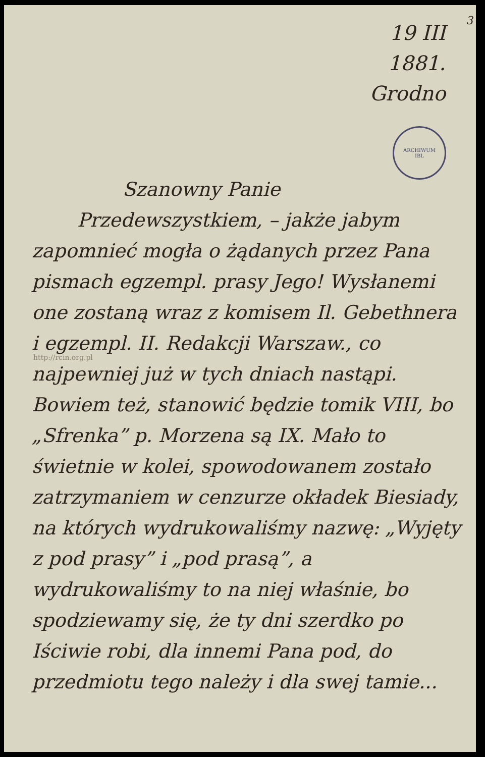3
19 III
1881.
Grodno
ARCHIWUM
IBL
http://rcin.org.pl
Szanowny Panie
Przedewszystkiem, – jakże jabym
zapomnieć mogła o żądanych przez Pana pismach egzempl. prasy Jego! Wysłanemi one zostaną wraz z komi­sem Il. Gebethnera i egzempl. II. Redakcji Warszaw., co najpewniej już w tych dniach nastąpi. Bowiem też, stanowić będzie tomik VIII, bo „Sfrenka” p. Mo­rzena są IX. Mało to świetnie w kolei, spowodowanem zostało zatrzy­maniem w cenzurze okładek Biesiady, na których wydrukowaliśmy nazwę: „Wyjęty z pod prasy” i „pod prasą”, a wydrukowaliśmy to na niej właśnie, bo spodziewamy się, że ty dni szerdko po Iściwie robi, dla innemi Pana pod, do przedmiotu tego należy i dla swej tamie...